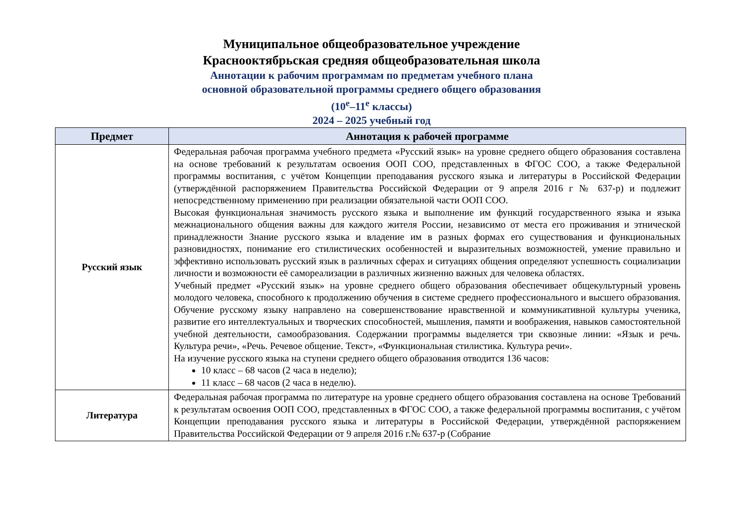Муниципальное общеобразовательное учреждение
Краснооктябрьская средняя общеобразовательная школа
Аннотации к рабочим программам по предметам учебного плана
основной образовательной программы среднего общего образования
(10<sup>е</sup>–11<sup>е</sup> классы)
2024 – 2025 учебный год
| Предмет | Аннотация к рабочей программе |
| --- | --- |
| Русский язык | Федеральная рабочая программа учебного предмета «Русский язык» на уровне среднего общего образования составлена на основе требований к результатам освоения ООП СОО, представленных в ФГОС СОО, а также Федеральной программы воспитания, с учётом Концепции преподавания русского языка и литературы в Российской Федерации (утверждённой распоряжением Правительства Российской Федерации от 9 апреля 2016 г № 637-р) и подлежит непосредственному применению при реализации обязательной части ООП СОО. Высокая функциональная значимость русского языка и выполнение им функций государственного языка и языка межнационального общения важны для каждого жителя России, независимо от места его проживания и этнической принадлежности Знание русского языка и владение им в разных формах его существования и функциональных разновидностях, понимание его стилистических особенностей и выразительных возможностей, умение правильно и эффективно использовать русский язык в различных сферах и ситуациях общения определяют успешность социализации личности и возможности её самореализации в различных жизненно важных для человека областях. Учебный предмет «Русский язык» на уровне среднего общего образования обеспечивает общекультурный уровень молодого человека, способного к продолжению обучения в системе среднего профессионального и высшего образования. Обучение русскому языку направлено на совершенствование нравственной и коммуникативной культуры ученика, развитие его интеллектуальных и творческих способностей, мышления, памяти и воображения, навыков самостоятельной учебной деятельности, самообразования. Содержании программы выделяется три сквозные линии: «Язык и речь. Культура речи», «Речь. Речевое общение. Текст», «Функциональная стилистика. Культура речи». На изучение русского языка на ступени среднего общего образования отводится 136 часов: 10 класс – 68 часов (2 часа в неделю); 11 класс – 68 часов (2 часа в неделю). |
| Литература | Федеральная рабочая программа по литературе на уровне среднего общего образования составлена на основе Требований к результатам освоения ООП СОО, представленных в ФГОС СОО, а также федеральной программы воспитания, с учётом Концепции преподавания русского языка и литературы в Российской Федерации, утверждённой распоряжением Правительства Российской Федерации от 9 апреля 2016 г.№ 637-р (Собрание |